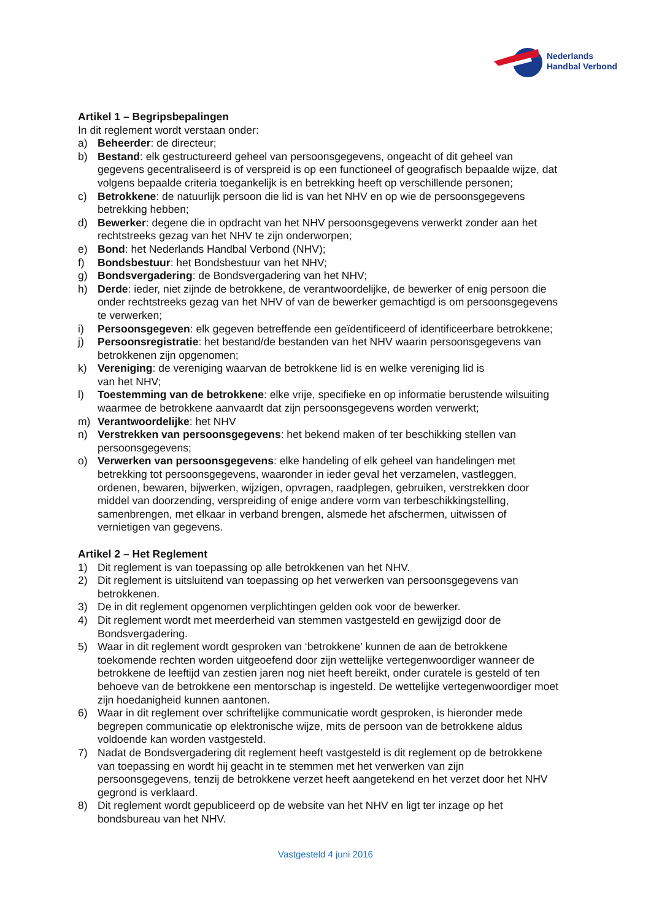Nederlands
Handbal Verbond
Artikel 1 – Begripsbepalingen
In dit reglement wordt verstaan onder:
a) Beheerder: de directeur;
b) Bestand: elk gestructureerd geheel van persoonsgegevens, ongeacht of dit geheel van gegevens gecentraliseerd is of verspreid is op een functioneel of geografisch bepaalde wijze, dat volgens bepaalde criteria toegankelijk is en betrekking heeft op verschillende personen;
c) Betrokkene: de natuurlijk persoon die lid is van het NHV en op wie de persoonsgegevens betrekking hebben;
d) Bewerker: degene die in opdracht van het NHV persoonsgegevens verwerkt zonder aan het rechtstreeks gezag van het NHV te zijn onderworpen;
e) Bond: het Nederlands Handbal Verbond (NHV);
f) Bondsbestuur: het Bondsbestuur van het NHV;
g) Bondsvergadering: de Bondsvergadering van het NHV;
h) Derde: ieder, niet zijnde de betrokkene, de verantwoordelijke, de bewerker of enig persoon die onder rechtstreeks gezag van het NHV of van de bewerker gemachtigd is om persoonsgegevens te verwerken;
i) Persoonsgegeven: elk gegeven betreffende een geïdentificeerd of identificeerbare betrokkene;
j) Persoonsregistratie: het bestand/de bestanden van het NHV waarin persoonsgegevens van betrokkenen zijn opgenomen;
k) Vereniging: de vereniging waarvan de betrokkene lid is en welke vereniging lid is
van het NHV;
l) Toestemming van de betrokkene: elke vrije, specifieke en op informatie berustende wilsuiting waarmee de betrokkene aanvaardt dat zijn persoonsgegevens worden verwerkt;
m) Verantwoordelijke: het NHV
n) Verstrekken van persoonsgegevens: het bekend maken of ter beschikking stellen van persoonsgegevens;
o) Verwerken van persoonsgegevens: elke handeling of elk geheel van handelingen met betrekking tot persoonsgegevens, waaronder in ieder geval het verzamelen, vastleggen, ordenen, bewaren, bijwerken, wijzigen, opvragen, raadplegen, gebruiken, verstrekken door middel van doorzending, verspreiding of enige andere vorm van terbeschikkingstelling, samenbrengen, met elkaar in verband brengen, alsmede het afschermen, uitwissen of vernietigen van gegevens.
Artikel 2 – Het Reglement
1) Dit reglement is van toepassing op alle betrokkenen van het NHV.
2) Dit reglement is uitsluitend van toepassing op het verwerken van persoonsgegevens van betrokkenen.
3) De in dit reglement opgenomen verplichtingen gelden ook voor de bewerker.
4) Dit reglement wordt met meerderheid van stemmen vastgesteld en gewijzigd door de Bondsvergadering.
5) Waar in dit reglement wordt gesproken van ‘betrokkene’ kunnen de aan de betrokkene toekomende rechten worden uitgeoefend door zijn wettelijke vertegenwoordiger wanneer de betrokkene de leeftijd van zestien jaren nog niet heeft bereikt, onder curatele is gesteld of ten behoeve van de betrokkene een mentorschap is ingesteld. De wettelijke vertegenwoordiger moet zijn hoedanigheid kunnen aantonen.
6) Waar in dit reglement over schriftelijke communicatie wordt gesproken, is hieronder mede begrepen communicatie op elektronische wijze, mits de persoon van de betrokkene aldus voldoende kan worden vastgesteld.
7) Nadat de Bondsvergadering dit reglement heeft vastgesteld is dit reglement op de betrokkene van toepassing en wordt hij geacht in te stemmen met het verwerken van zijn persoonsgegevens, tenzij de betrokkene verzet heeft aangetekend en het verzet door het NHV gegrond is verklaard.
8) Dit reglement wordt gepubliceerd op de website van het NHV en ligt ter inzage op het bondsbureau van het NHV.
Vastgesteld 4 juni 2016